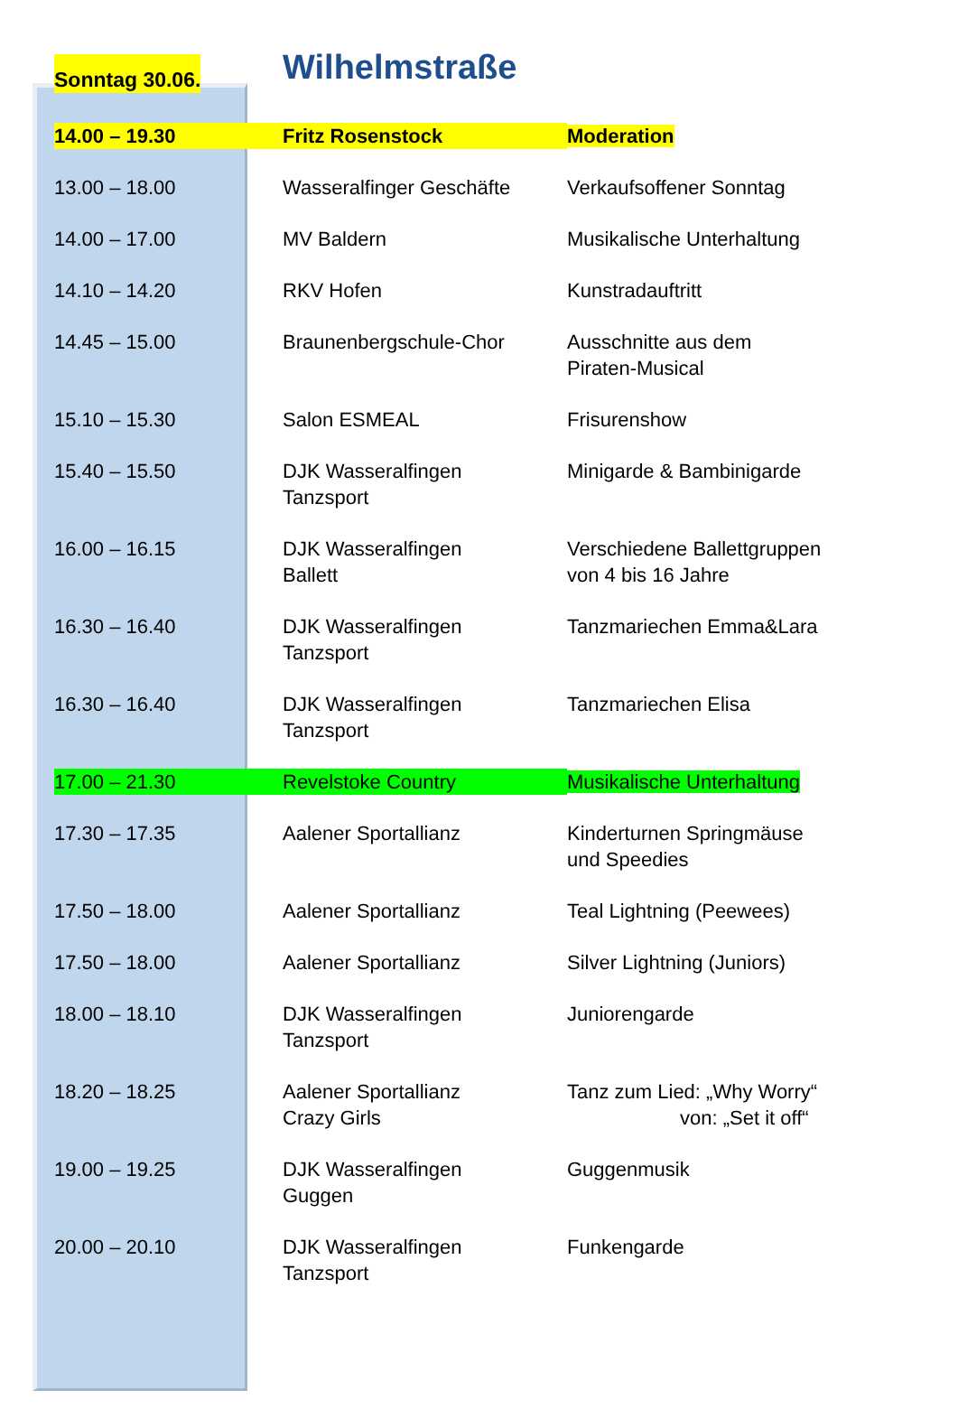| Sonntag 30.06. | Wilhelmstraße | |
| 14.00 – 19.30 | Fritz Rosenstock | Moderation |
| 13.00 – 18.00 | Wasseralfinger Geschäfte | Verkaufsoffener Sonntag |
| 14.00 – 17.00 | MV Baldern | Musikalische Unterhaltung |
| 14.10 – 14.20 | RKV Hofen | Kunstradauftritt |
| 14.45 – 15.00 | Braunenbergschule-Chor | Ausschnitte aus dem Piraten-Musical |
| 15.10 – 15.30 | Salon ESMEAL | Frisurenshow |
| 15.40 – 15.50 | DJK Wasseralfingen Tanzsport | Minigarde & Bambinigarde |
| 16.00 – 16.15 | DJK Wasseralfingen Ballett | Verschiedene Ballettgruppen von 4 bis 16 Jahre |
| 16.30 – 16.40 | DJK Wasseralfingen Tanzsport | Tanzmariechen Emma&Lara |
| 16.30 – 16.40 | DJK Wasseralfingen Tanzsport | Tanzmariechen Elisa |
| 17.00 – 21.30 | Revelstoke Country | Musikalische Unterhaltung |
| 17.30 – 17.35 | Aalener Sportallianz | Kinderturnen Springmäuse und Speedies |
| 17.50 – 18.00 | Aalener Sportallianz | Teal Lightning (Peewees) |
| 17.50 – 18.00 | Aalener Sportallianz | Silver Lightning (Juniors) |
| 18.00 – 18.10 | DJK Wasseralfingen Tanzsport | Juniorengarde |
| 18.20 – 18.25 | Aalener Sportallianz Crazy Girls | Tanz zum Lied: „Why Worry“ von: „Set it off“ |
| 19.00 – 19.25 | DJK Wasseralfingen Guggen | Guggenmusik |
| 20.00 – 20.10 | DJK Wasseralfingen Tanzsport | Funkengarde |